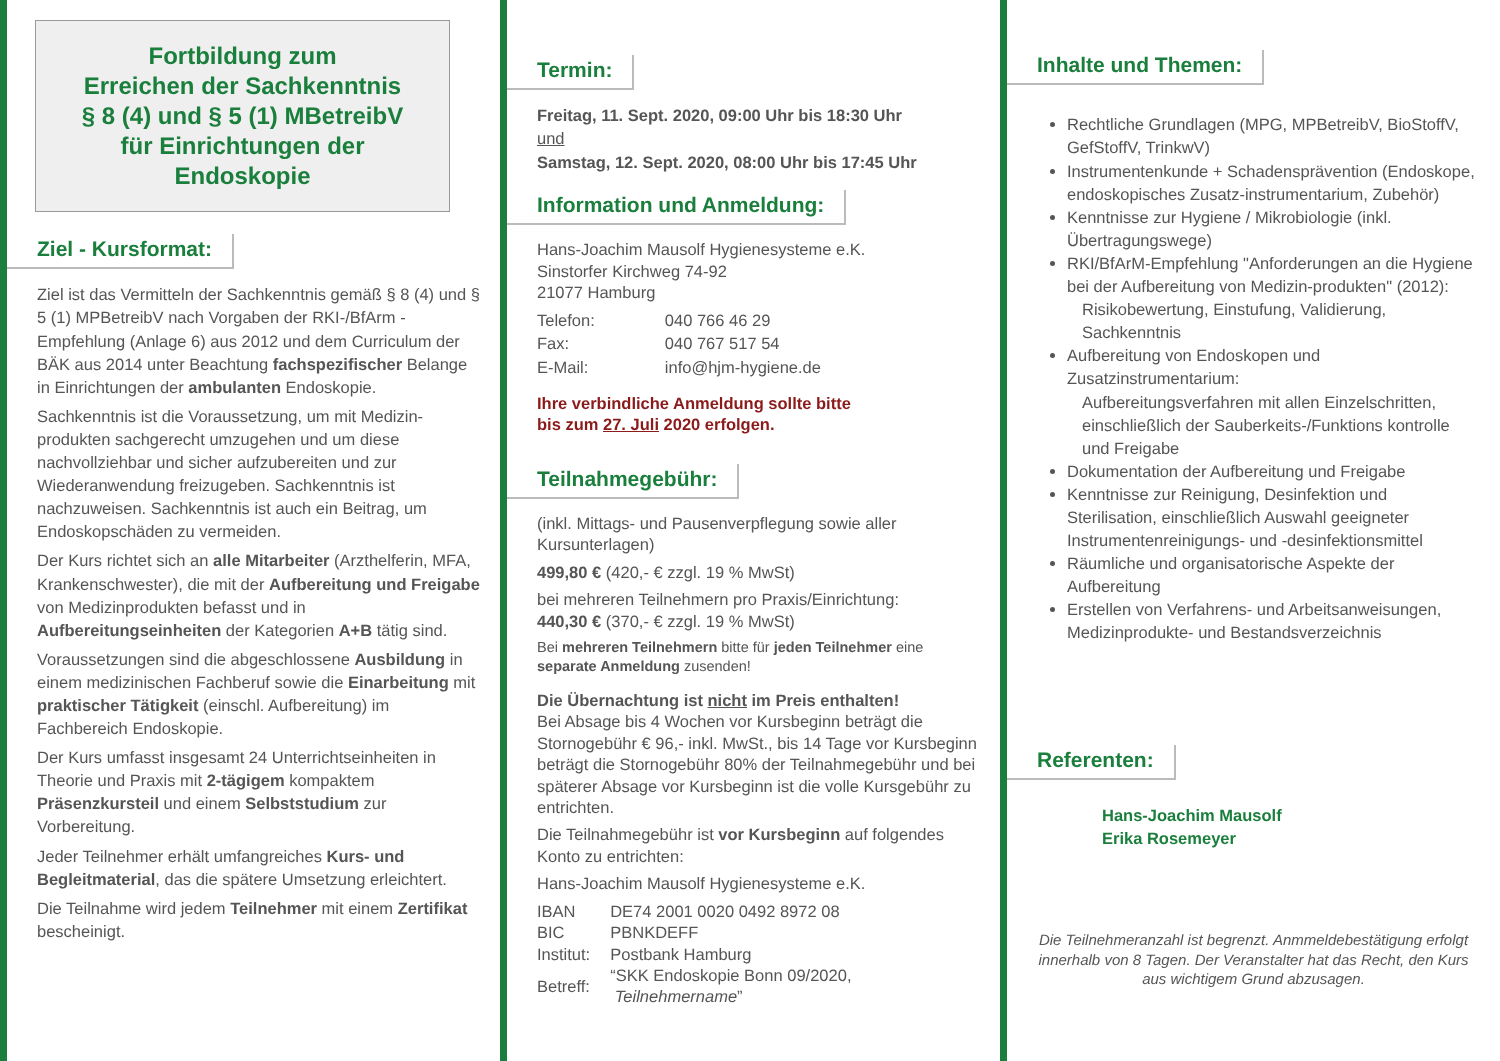Fortbildung zum
Erreichen der Sachkenntnis
§ 8 (4) und § 5 (1) MBetreibV
für Einrichtungen der
Endoskopie
Ziel - Kursformat:
Ziel ist das Vermitteln der Sachkenntnis gemäß § 8 (4) und § 5 (1) MPBetreibV nach Vorgaben der RKI-/BfArm -Empfehlung (Anlage 6) aus 2012 und dem Curriculum der BÄK aus 2014 unter Beachtung fachspezifischer Belange in Einrichtungen der ambulanten Endoskopie.
Sachkenntnis ist die Voraussetzung, um mit Medizin-produkten sachgerecht umzugehen und um diese nachvollziehbar und sicher aufzubereiten und zur Wiederanwendung freizugeben. Sachkenntnis ist nachzuweisen. Sachkenntnis ist auch ein Beitrag, um Endoskopschäden zu vermeiden.
Der Kurs richtet sich an alle Mitarbeiter (Arzthelferin, MFA, Krankenschwester), die mit der Aufbereitung und Freigabe von Medizinprodukten befasst und in Aufbereitungseinheiten der Kategorien A+B tätig sind.
Voraussetzungen sind die abgeschlossene Ausbildung in einem medizinischen Fachberuf sowie die Einarbeitung mit praktischer Tätigkeit (einschl. Aufbereitung) im Fachbereich Endoskopie.
Der Kurs umfasst insgesamt 24 Unterrichtseinheiten in Theorie und Praxis mit 2-tägigem kompaktem Präsenzkursteil und einem Selbststudium zur Vorbereitung.
Jeder Teilnehmer erhält umfangreiches Kurs- und Begleitmaterial, das die spätere Umsetzung erleichtert.
Die Teilnahme wird jedem Teilnehmer mit einem Zertifikat bescheinigt.
Termin:
Freitag, 11. Sept. 2020, 09:00 Uhr bis 18:30 Uhr
und
Samstag, 12. Sept. 2020, 08:00 Uhr bis 17:45 Uhr
Information und Anmeldung:
Hans-Joachim Mausolf Hygienesysteme e.K.
Sinstorfer Kirchweg 74-92
21077 Hamburg
| Telefon: | 040 766 46 29 |
| Fax: | 040 767 517 54 |
| E-Mail: | info@hjm-hygiene.de |
Ihre verbindliche Anmeldung sollte bitte
bis zum 27. Juli 2020 erfolgen.
Teilnahmegebühr:
(inkl. Mittags- und Pausenverpflegung sowie aller Kursunterlagen)
499,80 € (420,- € zzgl. 19 % MwSt)
bei mehreren Teilnehmern pro Praxis/Einrichtung:
440,30 € (370,- € zzgl. 19 % MwSt)
Bei mehreren Teilnehmern bitte für jeden Teilnehmer eine separate Anmeldung zusenden!
Die Übernachtung ist nicht im Preis enthalten!
Bei Absage bis 4 Wochen vor Kursbeginn beträgt die Stornogebühr € 96,- inkl. MwSt., bis 14 Tage vor Kursbeginn beträgt die Stornogebühr 80% der Teilnahmegebühr und bei späterer Absage vor Kursbeginn ist die volle Kursgebühr zu entrichten.
Die Teilnahmegebühr ist vor Kursbeginn auf folgendes Konto zu entrichten:
Hans-Joachim Mausolf Hygienesysteme e.K.
| IBAN | DE74 2001 0020 0492 8972 08 |
| BIC | PBNKDEFF |
| Institut: | Postbank Hamburg |
| Betreff: | “SKK Endoskopie Bonn 09/2020, Teilnehmername ” |
Inhalte und Themen:
Rechtliche Grundlagen (MPG, MPBetreibV, BioStoffV, GefStoffV, TrinkwV)
Instrumentenkunde + Schadensprävention (Endoskope, endoskopisches Zusatz-instrumentarium, Zubehör)
Kenntnisse zur Hygiene / Mikrobiologie (inkl. Übertragungswege)
RKI/BfArM-Empfehlung "Anforderungen an die Hygiene bei der Aufbereitung von Medizin-produkten" (2012):
Risikobewertung, Einstufung, Validierung, Sachkenntnis
Aufbereitung von Endoskopen und Zusatzinstrumentarium:
Aufbereitungsverfahren mit allen Einzelschritten, einschließlich der Sauberkeits-/Funktions kontrolle und Freigabe
Dokumentation der Aufbereitung und Freigabe
Kenntnisse zur Reinigung, Desinfektion und Sterilisation, einschließlich Auswahl geeigneter Instrumentenreinigungs- und -desinfektionsmittel
Räumliche und organisatorische Aspekte der Aufbereitung
Erstellen von Verfahrens- und Arbeitsanweisungen, Medizinprodukte- und Bestandsverzeichnis
Referenten:
Hans-Joachim Mausolf
Erika Rosemeyer
Die Teilnehmeranzahl ist begrenzt. Anmmeldebestätigung erfolgt innerhalb von 8 Tagen. Der Veranstalter hat das Recht, den Kurs aus wichtigem Grund abzusagen.